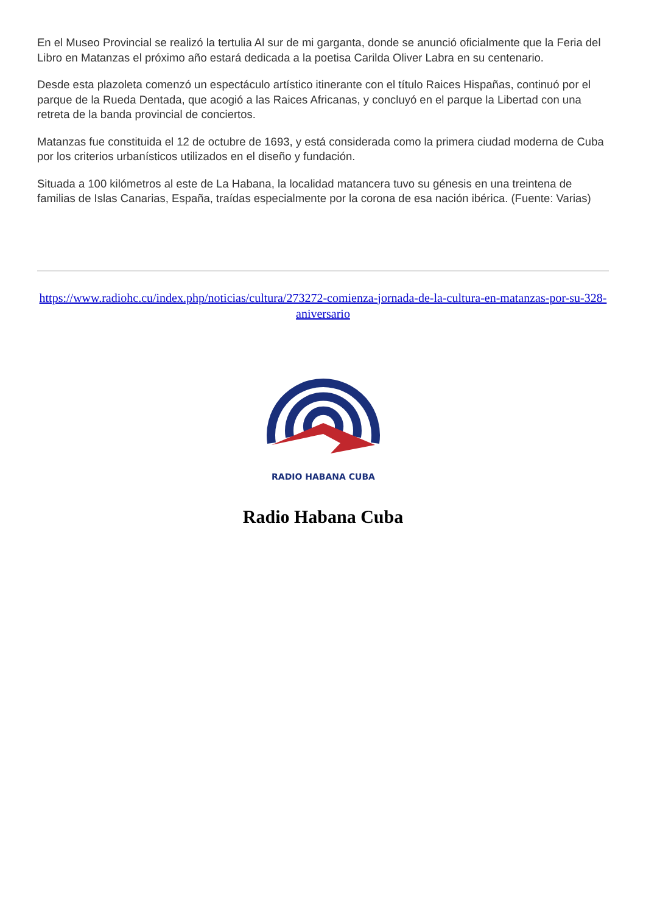En el Museo Provincial se realizó la tertulia Al sur de mi garganta, donde se anunció oficialmente que la Feria del Libro en Matanzas el próximo año estará dedicada a la poetisa Carilda Oliver Labra en su centenario.
Desde esta plazoleta comenzó un espectáculo artístico itinerante con el título Raices Hispañas, continuó por el parque de la Rueda Dentada, que acogió a las Raices Africanas, y concluyó en el parque la Libertad con una retreta de la banda provincial de conciertos.
Matanzas fue constituida el 12 de octubre de 1693, y está considerada como la primera ciudad moderna de Cuba por los criterios urbanísticos utilizados en el diseño y fundación.
Situada a 100 kilómetros al este de La Habana, la localidad matancera tuvo su génesis en una treintena de familias de Islas Canarias, España, traídas especialmente por la corona de esa nación ibérica. (Fuente: Varias)
https://www.radiohc.cu/index.php/noticias/cultura/273272-comienza-jornada-de-la-cultura-en-matanzas-por-su-328-aniversario
RADIO HABANA CUBA
Radio Habana Cuba